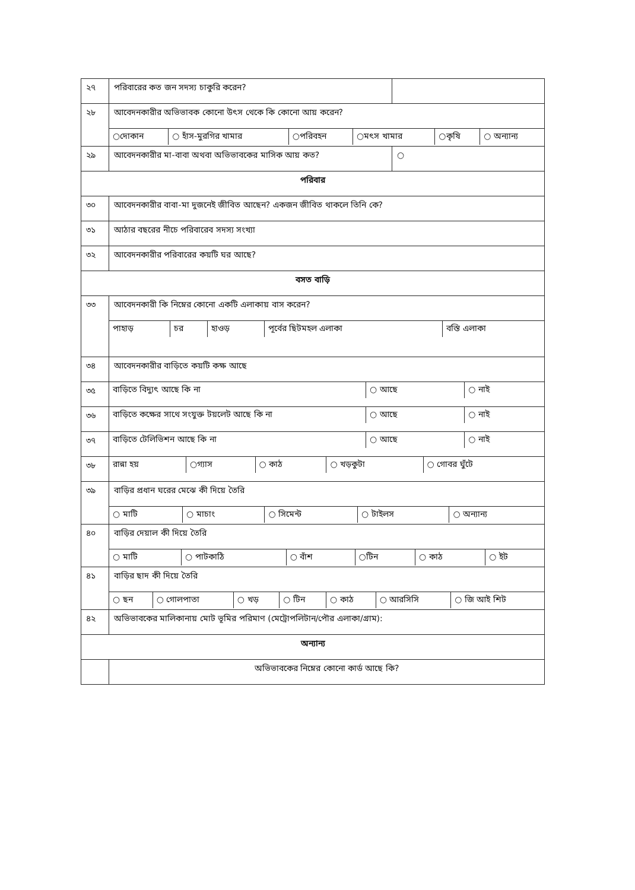| ২৭ | পরিবারের কত জন সদস্য চাকুরি করেন? | |
| ২৮ | আবেদনকারীর অভিভাবক কোনো উৎস থেকে কি কোনো আয় করেন? | |
| | / ○দোকান / ○ হাঁস-মুরগির খামার / ○পরিবহন / ○মৎস খামার / ○কৃষি / ○ অন্যান্য / | |
| ২৯ | আবেদনকারীর মা-বাবা অথবা অভিভাবকের মাসিক আয় কত? | ○ |
| পরিবার | | |
| ৩০ | আবেদনকারীর বাবা-মা দুজনেই জীবিত আছেন? একজন জীবিত থাকলে তিনি কে? | |
| ৩১ | আঠার বছরের নীচে পরিবারেব সদস্য সংখ্যা | |
| ৩২ | আবেদনকারীর পরিবারের কয়টি ঘর আছে? | |
| বসত বাড়ি | | |
| ৩৩ | আবেদনকারী কি নিম্নের কোনো একটি এলাকায় বাস করেন? | |
| | / পাহাড় / চর / হাওড় / পূর্বের ছিটমহল এলাকা / বস্তি এলাকা / | |
| ৩৪ | আবেদনকারীর বাড়িতে কয়টি কক্ষ আছে | |
| ৩৫ | / বাড়িতে বিদ্যুৎ আছে কি না / ○ আছে / ○ নাই / | |
| ৩৬ | / বাড়িতে কক্ষের সাথে সংযুক্ত টয়লেট আছে কি না / ○ আছে / ○ নাই / | |
| ৩৭ | / বাড়িতে টেলিভিশন আছে কি না / ○ আছে / ○ নাই / | |
| ৩৮ | / রান্না হয় / ○গ্যাস / ○ কাঠ / ○ খড়কুটা / ○ গোবর ঘুঁটে / | |
| ৩৯ | বাড়ির প্রধান ঘরের মেঝে কী দিয়ে তৈরি | |
| | / ○ মাটি / ○ মাচাং / ○ সিমেন্ট / ○ টাইলস / ○ অন্যান্য / | |
| ৪০ | বাড়ির দেয়াল কী দিয়ে তৈরি | |
| | / ○ মাটি / ○ পাটকাঠি / ○ বাঁশ / ○টিন / ○ কাঠ / ○ ইট / | |
| ৪১ | বাড়ির ছাদ কী দিয়ে তৈরি | |
| | / ○ ছন / ○ গোলপাতা / ○ খড় / ○ টিন / ○ কাঠ / ○ আরসিসি / ○ জি আই শিট / | |
| ৪২ | অভিভাবকের মালিকানায় মোট ভূমির পরিমাণ (মেট্রোপলিটান/পৌর এলাকা/গ্রাম): | |
| অন্যান্য | | |
| | অভিভাবকের নিম্নের কোনো কার্ড আছে কি? | |